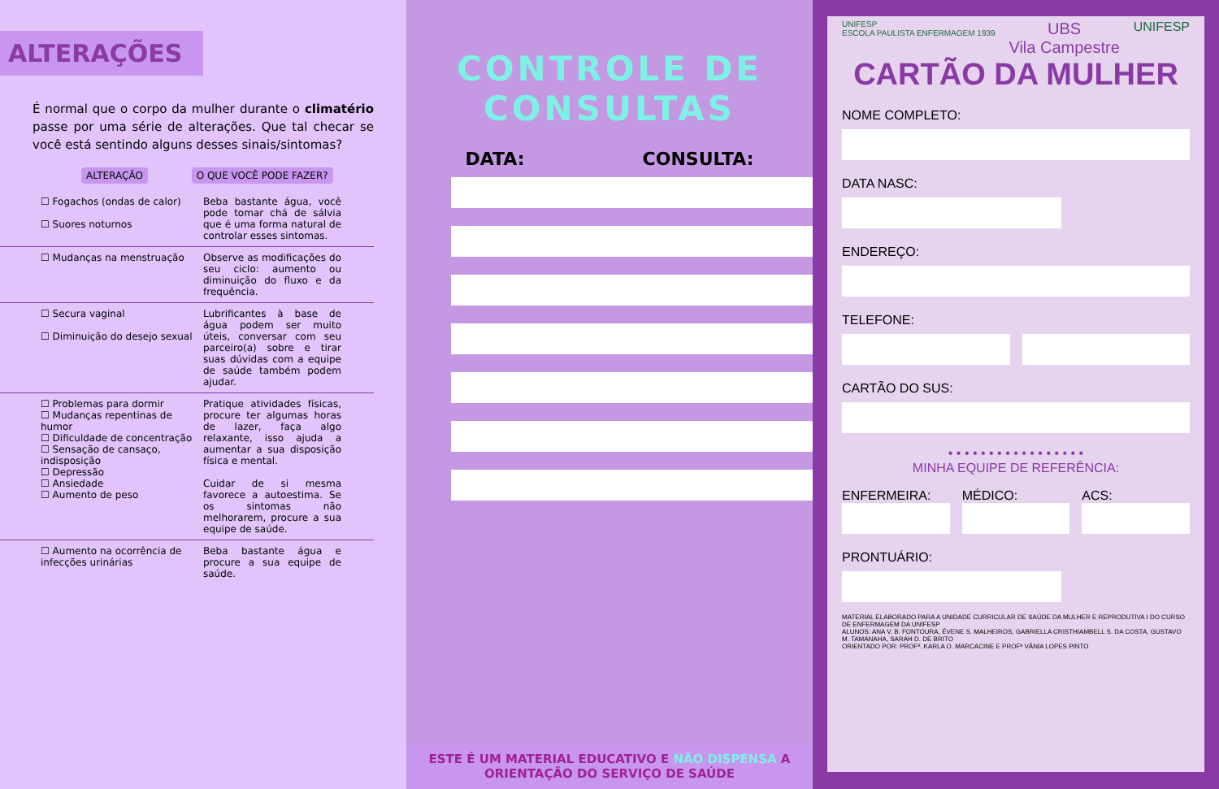ALTERAÇÕES
É normal que o corpo da mulher durante o climatério passe por uma série de alterações. Que tal checar se você está sentindo alguns desses sinais/sintomas?
ALTERAÇÃO O QUE VOCÊ PODE FAZER?
☐ Fogachos (ondas de calor)
☐ Suores noturnos
Beba bastante água, você pode tomar chá de sálvia que é uma forma natural de controlar esses sintomas.
☐ Mudanças na menstruação Observe as modificações do seu ciclo: aumento ou diminuição do fluxo e da frequência.
☐ Secura vaginal
☐ Diminuição do desejo sexual
Lubrificantes à base de água podem ser muito úteis, conversar com seu parceiro(a) sobre e tirar suas dúvidas com a equipe de saúde também podem ajudar.
☐ Problemas para dormir
☐ Mudanças repentinas de humor
☐ Dificuldade de concentração
☐ Sensação de cansaço, indisposição
☐ Depressão
☐ Ansiedade
☐ Aumento de peso
Pratique atividades físicas, procure ter algumas horas de lazer, faça algo relaxante, isso ajuda a aumentar a sua disposição física e mental.
Cuidar de si mesma favorece a autoestima. Se os sintomas não melhorarem, procure a sua equipe de saúde.
☐ Aumento na ocorrência de infecções urinárias
Beba bastante água e procure a sua equipe de saúde.
CONTROLE DE
CONSULTAS
DATA: CONSULTA:
ESTE É UM MATERIAL EDUCATIVO E NÃO DISPENSA A ORIENTAÇÃO DO SERVIÇO DE SAÚDE
UNIFESP
ESCOLA PAULISTA ENFERMAGEM 1939 UBS
Vila Campestre UNIFESP
CARTÃO DA MULHER
NOME COMPLETO:
DATA NASC:
ENDEREÇO:
TELEFONE:
CARTÃO DO SUS:
• • • • • • • • • • • • • • • • •
MINHA EQUIPE DE REFERÊNCIA:
ENFERMEIRA: MÉDICO: ACS:
PRONTUÁRIO:
MATERIAL ELABORADO PARA A UNIDADE CURRICULAR DE SAÚDE DA MULHER E REPRODUTIVA I DO CURSO DE ENFERMAGEM DA UNIFESP
ALUNOS: ANA V. B. FONTOURA, ÉVENE S. MALHEIROS, GABRIELLA CRISTHIAMBELL S. DA COSTA, GUSTAVO M. TAMANAHA, SARAH D. DE BRITO
ORIENTADO POR: PROFª. KARLA O. MARCACINE E PROFª VÂNIA LOPES PINTO